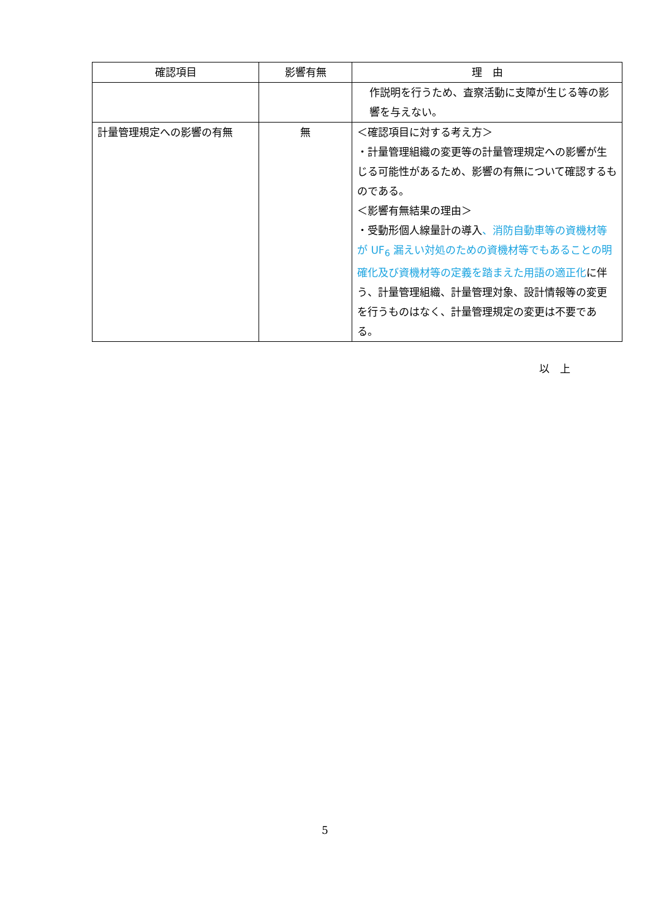| 確認項目 | 影響有無 | 理 由 |
| --- | --- | --- |
| | | 作説明を行うため、査察活動に支障が生じる等の影響を与えない。 |
| 計量管理規定への影響の有無 | 無 | ＜確認項目に対する考え方＞ ・計量管理組織の変更等の計量管理規定への影響が生じる可能性があるため、影響の有無について確認するものである。 ＜影響有無結果の理由＞ ・受動形個人線量計の導入 、消防自動車等の資機材等が UF<sub>6</sub> 漏えい対処のための資機材等でもあることの明確化及び資機材等の定義を踏まえた用語の適正化 に伴う、計量管理組織、計量管理対象、設計情報等の変更を行うものはなく、計量管理規定の変更は不要である。 |
以　上
5